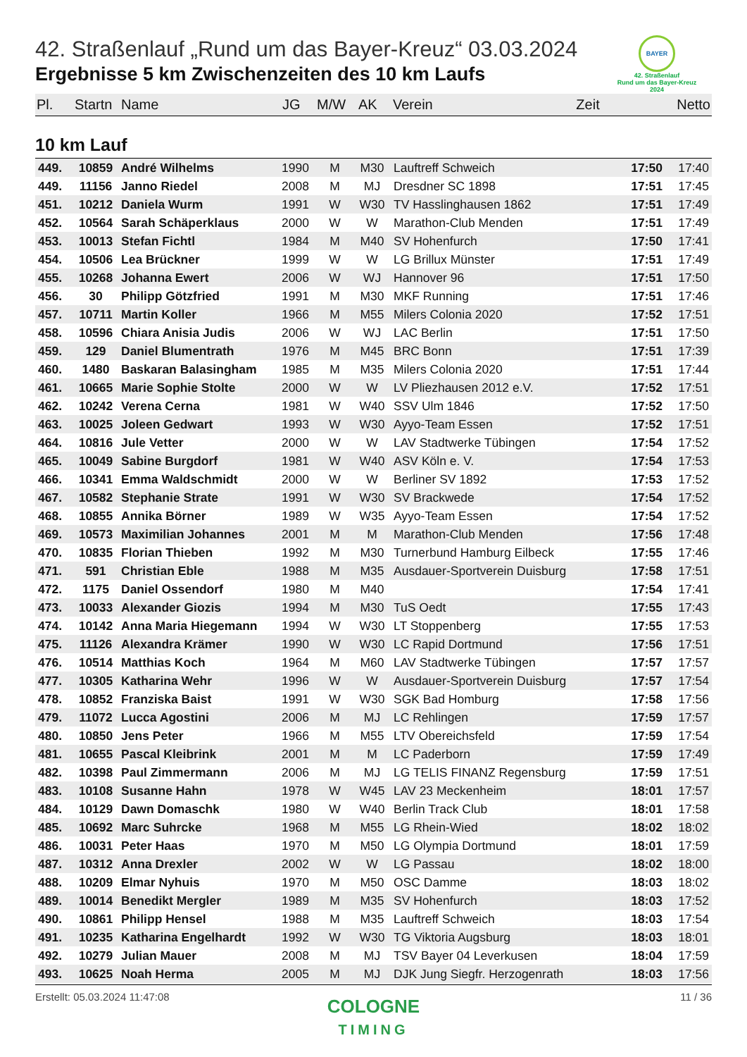BAYER
42. Straßenlauf
Rund um das Bayer-Kreuz
2024
42. Straßenlauf „Rund um das Bayer-Kreuz“ 03.03.2024
Ergebnisse 5 km Zwischenzeiten des 10 km Laufs
| Pl. | Startn | Name | JG | M/W | AK | Verein | Zeit | Netto |
| --- | --- | --- | --- | --- | --- | --- | --- | --- |
10 km Lauf
| 449. | 10859 | André Wilhelms | 1990 | M | M30 | Lauftreff Schweich | 17:50 | 17:40 |
| 449. | 11156 | Janno Riedel | 2008 | M | MJ | Dresdner SC 1898 | 17:51 | 17:45 |
| 451. | 10212 | Daniela Wurm | 1991 | W | W30 | TV Hasslinghausen 1862 | 17:51 | 17:49 |
| 452. | 10564 | Sarah Schäperklaus | 2000 | W | W | Marathon-Club Menden | 17:51 | 17:49 |
| 453. | 10013 | Stefan Fichtl | 1984 | M | M40 | SV Hohenfurch | 17:50 | 17:41 |
| 454. | 10506 | Lea Brückner | 1999 | W | W | LG Brillux Münster | 17:51 | 17:49 |
| 455. | 10268 | Johanna Ewert | 2006 | W | WJ | Hannover 96 | 17:51 | 17:50 |
| 456. | 30 | Philipp Götzfried | 1991 | M | M30 | MKF Running | 17:51 | 17:46 |
| 457. | 10711 | Martin Koller | 1966 | M | M55 | Milers Colonia 2020 | 17:52 | 17:51 |
| 458. | 10596 | Chiara Anisia Judis | 2006 | W | WJ | LAC Berlin | 17:51 | 17:50 |
| 459. | 129 | Daniel Blumentrath | 1976 | M | M45 | BRC Bonn | 17:51 | 17:39 |
| 460. | 1480 | Baskaran Balasingham | 1985 | M | M35 | Milers Colonia 2020 | 17:51 | 17:44 |
| 461. | 10665 | Marie Sophie Stolte | 2000 | W | W | LV Pliezhausen 2012 e.V. | 17:52 | 17:51 |
| 462. | 10242 | Verena Cerna | 1981 | W | W40 | SSV Ulm 1846 | 17:52 | 17:50 |
| 463. | 10025 | Joleen Gedwart | 1993 | W | W30 | Ayyo-Team Essen | 17:52 | 17:51 |
| 464. | 10816 | Jule Vetter | 2000 | W | W | LAV Stadtwerke Tübingen | 17:54 | 17:52 |
| 465. | 10049 | Sabine Burgdorf | 1981 | W | W40 | ASV Köln e. V. | 17:54 | 17:53 |
| 466. | 10341 | Emma Waldschmidt | 2000 | W | W | Berliner SV 1892 | 17:53 | 17:52 |
| 467. | 10582 | Stephanie Strate | 1991 | W | W30 | SV Brackwede | 17:54 | 17:52 |
| 468. | 10855 | Annika Börner | 1989 | W | W35 | Ayyo-Team Essen | 17:54 | 17:52 |
| 469. | 10573 | Maximilian Johannes | 2001 | M | M | Marathon-Club Menden | 17:56 | 17:48 |
| 470. | 10835 | Florian Thieben | 1992 | M | M30 | Turnerbund Hamburg Eilbeck | 17:55 | 17:46 |
| 471. | 591 | Christian Eble | 1988 | M | M35 | Ausdauer-Sportverein Duisburg | 17:58 | 17:51 |
| 472. | 1175 | Daniel Ossendorf | 1980 | M | M40 | | 17:54 | 17:41 |
| 473. | 10033 | Alexander Giozis | 1994 | M | M30 | TuS Oedt | 17:55 | 17:43 |
| 474. | 10142 | Anna Maria Hiegemann | 1994 | W | W30 | LT Stoppenberg | 17:55 | 17:53 |
| 475. | 11126 | Alexandra Krämer | 1990 | W | W30 | LC Rapid Dortmund | 17:56 | 17:51 |
| 476. | 10514 | Matthias Koch | 1964 | M | M60 | LAV Stadtwerke Tübingen | 17:57 | 17:57 |
| 477. | 10305 | Katharina Wehr | 1996 | W | W | Ausdauer-Sportverein Duisburg | 17:57 | 17:54 |
| 478. | 10852 | Franziska Baist | 1991 | W | W30 | SGK Bad Homburg | 17:58 | 17:56 |
| 479. | 11072 | Lucca Agostini | 2006 | M | MJ | LC Rehlingen | 17:59 | 17:57 |
| 480. | 10850 | Jens Peter | 1966 | M | M55 | LTV Obereichsfeld | 17:59 | 17:54 |
| 481. | 10655 | Pascal Kleibrink | 2001 | M | M | LC Paderborn | 17:59 | 17:49 |
| 482. | 10398 | Paul Zimmermann | 2006 | M | MJ | LG TELIS FINANZ Regensburg | 17:59 | 17:51 |
| 483. | 10108 | Susanne Hahn | 1978 | W | W45 | LAV 23 Meckenheim | 18:01 | 17:57 |
| 484. | 10129 | Dawn Domaschk | 1980 | W | W40 | Berlin Track Club | 18:01 | 17:58 |
| 485. | 10692 | Marc Suhrcke | 1968 | M | M55 | LG Rhein-Wied | 18:02 | 18:02 |
| 486. | 10031 | Peter Haas | 1970 | M | M50 | LG Olympia Dortmund | 18:01 | 17:59 |
| 487. | 10312 | Anna Drexler | 2002 | W | W | LG Passau | 18:02 | 18:00 |
| 488. | 10209 | Elmar Nyhuis | 1970 | M | M50 | OSC Damme | 18:03 | 18:02 |
| 489. | 10014 | Benedikt Mergler | 1989 | M | M35 | SV Hohenfurch | 18:03 | 17:52 |
| 490. | 10861 | Philipp Hensel | 1988 | M | M35 | Lauftreff Schweich | 18:03 | 17:54 |
| 491. | 10235 | Katharina Engelhardt | 1992 | W | W30 | TG Viktoria Augsburg | 18:03 | 18:01 |
| 492. | 10279 | Julian Mauer | 2008 | M | MJ | TSV Bayer 04 Leverkusen | 18:04 | 17:59 |
| 493. | 10625 | Noah Herma | 2005 | M | MJ | DJK Jung Siegfr. Herzogenrath | 18:03 | 17:56 |
Erstellt: 05.03.2024 11:47:08 11 / 36
COLOGNE
TIMING